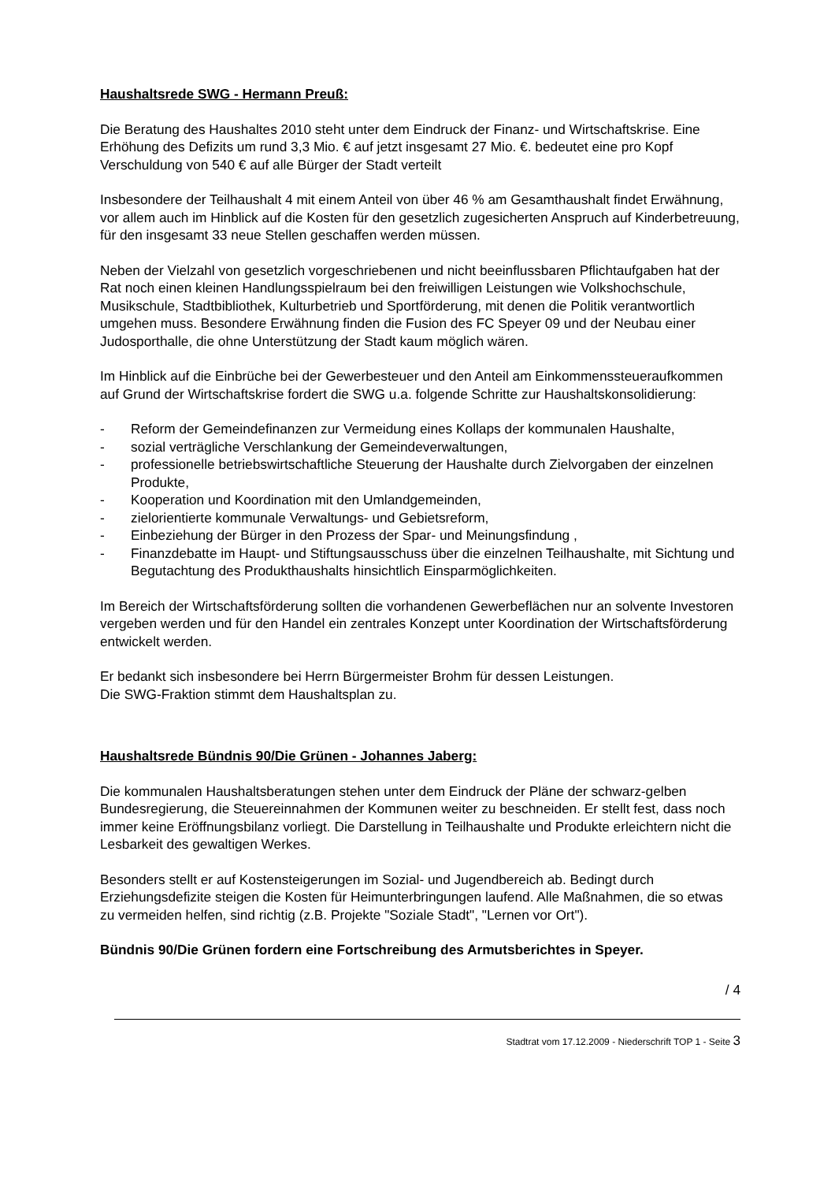Haushaltsrede SWG - Hermann Preuß:
Die Beratung des Haushaltes 2010 steht unter dem Eindruck der Finanz- und Wirtschaftskrise. Eine Erhöhung des Defizits um rund 3,3 Mio. € auf jetzt insgesamt 27 Mio. €. bedeutet eine pro Kopf Verschuldung von 540 € auf alle Bürger der Stadt verteilt
Insbesondere der Teilhaushalt 4 mit einem Anteil von über 46 % am Gesamthaushalt findet Erwähnung, vor allem auch im Hinblick auf die Kosten für den gesetzlich zugesicherten Anspruch auf Kinderbetreuung, für den insgesamt 33 neue Stellen geschaffen werden müssen.
Neben der Vielzahl von gesetzlich vorgeschriebenen und nicht beeinflussbaren Pflichtaufgaben hat der Rat noch einen kleinen Handlungsspielraum bei den freiwilligen Leistungen wie Volkshochschule, Musikschule, Stadtbibliothek, Kulturbetrieb und Sportförderung, mit denen die Politik verantwortlich umgehen muss. Besondere Erwähnung finden die Fusion des FC Speyer 09 und der Neubau einer Judosporthalle, die ohne Unterstützung der Stadt kaum möglich wären.
Im Hinblick auf die Einbrüche bei der Gewerbesteuer und den Anteil am Einkommenssteueraufkommen auf Grund der Wirtschaftskrise fordert die SWG u.a. folgende Schritte zur Haushaltskonsolidierung:
- Reform der Gemeindefinanzen zur Vermeidung eines Kollaps der kommunalen Haushalte,
- sozial verträgliche Verschlankung der Gemeindeverwaltungen,
- professionelle betriebswirtschaftliche Steuerung der Haushalte durch Zielvorgaben der einzelnen Produkte,
- Kooperation und Koordination mit den Umlandgemeinden,
- zielorientierte kommunale Verwaltungs- und Gebietsreform,
- Einbeziehung der Bürger in den Prozess der Spar- und Meinungsfindung ,
- Finanzdebatte im Haupt- und Stiftungsausschuss über die einzelnen Teilhaushalte, mit Sichtung und Begutachtung des Produkthaushalts hinsichtlich Einsparmöglichkeiten.
Im Bereich der Wirtschaftsförderung sollten die vorhandenen Gewerbeflächen nur an solvente Investoren vergeben werden und für den Handel ein zentrales Konzept unter Koordination der Wirtschaftsförderung entwickelt werden.
Er bedankt sich insbesondere bei Herrn Bürgermeister Brohm für dessen Leistungen.
Die SWG-Fraktion stimmt dem Haushaltsplan zu.
Haushaltsrede Bündnis 90/Die Grünen - Johannes Jaberg:
Die kommunalen Haushaltsberatungen stehen unter dem Eindruck der Pläne der schwarz-gelben Bundesregierung, die Steuereinnahmen der Kommunen weiter zu beschneiden. Er stellt fest, dass noch immer keine Eröffnungsbilanz vorliegt. Die Darstellung in Teilhaushalte und Produkte erleichtern nicht die Lesbarkeit des gewaltigen Werkes.
Besonders stellt er auf Kostensteigerungen im Sozial- und Jugendbereich ab. Bedingt durch Erziehungsdefizite steigen die Kosten für Heimunterbringungen laufend. Alle Maßnahmen, die so etwas zu vermeiden helfen, sind richtig (z.B. Projekte "Soziale Stadt", "Lernen vor Ort").
Bündnis 90/Die Grünen fordern eine Fortschreibung des Armutsberichtes in Speyer.
/ 4
Stadtrat vom 17.12.2009 - Niederschrift TOP 1 - Seite 3